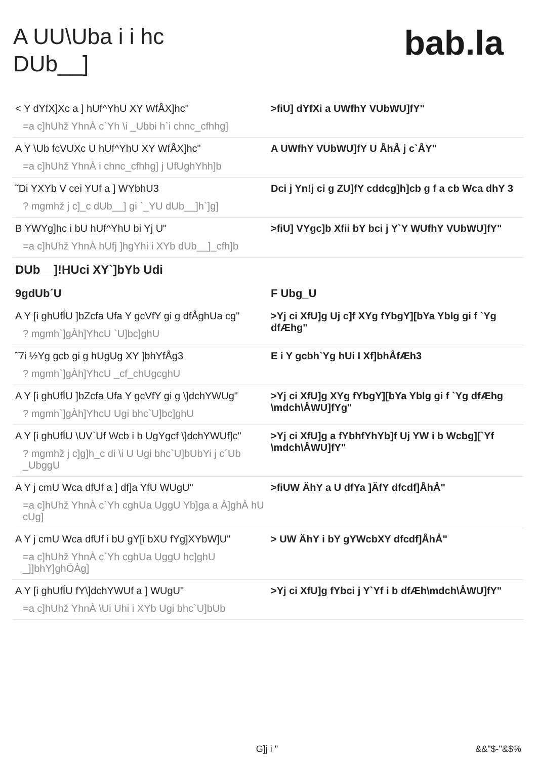A UU\Uba i i hc
DUb__]
bab.la
| < Y dYfX]Xc a ] hUf^YhU XY WfÅX]hc" =a c]hUhž YhnÀ c`Yh \i _Ubbi h`i chnc_cfhhg] | >fiU] dYfXi a UWfhY VUbWU]fY" |
| A Y \Ub fcVUXc U hUf^YhU XY WfÅX]hc" =a c]hUhž YhnÀ i chnc_cfhhg] j UfUghYhh]b | A UWfhY VUbWU]fY U ÅhÅ j c`ÅY" |
| ˜Di YXYb V cei YUf a ] WYbhU3 ? mgmhž j c]_c dUb__] gi `_YU dUb__]h`]g] | Dci j Yn!j ci g ZU]fY cddcg]h]cb g f a cb Wca dhY 3 |
| B YWYg]hc i bU hUf^YhU bi Yj U" =a c]hUhž YhnÀ hUfj ]hgYhi i XYb dUb__]_cfh]b | >fiU] VYgc]b Xfii bY bci j Y`Y WUfhY VUbWU]fY" |
| DUb__]!HUci XY`]bYb Udi | |
| 9gdUb´U | F Ubg_U |
| A Y [i ghUfÍU ]bZcfa Ufa Y gcVfY gi g dfÅghUa cg" ? mgmh`]gÀh]YhcU `U]bc]ghU | >Yj ci XfU]g Uj c]f XYg fYbgY][bYa Yblg gi f `Yg dfÆhg" |
| ˜7i ½Yg gcb gi g hUgUg XY ]bhYfÅg3 ? mgmh`]gÀh]YhcU _cf_chUgcghU | E i Y gcbh`Yg hUi I Xf]bhÅfÆh3 |
| A Y [i ghUfÍU ]bZcfa Ufa Y gcVfY gi g \]dchYWUg" ? mgmh`]gÀh]YhcU Ugi bhc`U]bc]ghU | >Yj ci XfU]g XYg fYbgY][bYa Yblg gi f `Yg dfÆhg \mdch\ÅWU]fYg" |
| A Y [i ghUfÍU \UV`Uf Wcb i b UgYgcf \]dchYWUf]c" ? mgmhž j c]g]h_c di \i U Ugi bhc`U]bUbYi j c´Ub _UbggU | >Yj ci XfU]g a fYbhfYhYb]f Uj YW i b Wcbg][`Yf \mdch\ÅWU]fY" |
| A Y j cmU Wca dfUf a ] df]a YfU WUgU" =a c]hUhž YhnÀ c`Yh cghUa UggU Yb]ga a À]ghÀ hU cUg] | >fiUW ÄhY a U dfYa ]ÄfY dfcdf]ÅhÅ" |
| A Y j cmU Wca dfUf i bU gY[i bXU fYg]XYbW]U" =a c]hUhž YhnÀ c`Yh cghUa UggU hc]ghU _]]bhY]ghÖÀg] | > UW ÄhY i bY gYWcbXY dfcdf]ÅhÅ" |
| A Y [i ghUfÍU fY\]dchYWUf a ] WUgU" =a c]hUhž YhnÀ \Ui Uhi i XYb Ugi bhc`U]bUb | >Yj ci XfU]g fYbci j Y`Yf i b dfÆh\mdch\ÅWU]fY" |
G]j i " &&"$-"&$%